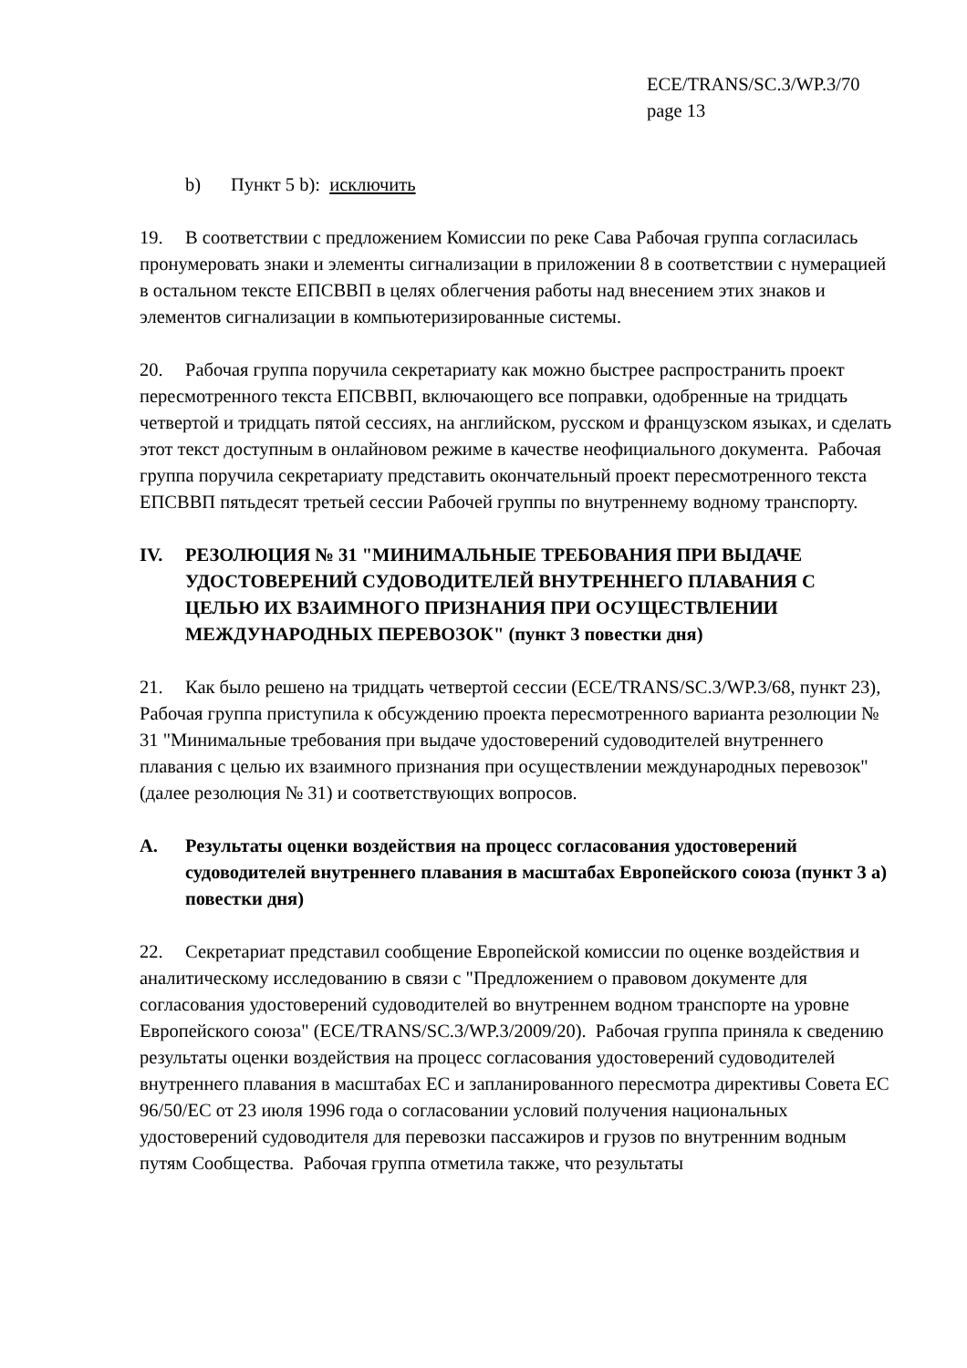ECE/TRANS/SC.3/WP.3/70
page 13
b) Пункт 5 b): исключить
19. В соответствии с предложением Комиссии по реке Сава Рабочая группа согласилась пронумеровать знаки и элементы сигнализации в приложении 8 в соответствии с нумерацией в остальном тексте ЕПСВВП в целях облегчения работы над внесением этих знаков и элементов сигнализации в компьютеризированные системы.
20. Рабочая группа поручила секретариату как можно быстрее распространить проект пересмотренного текста ЕПСВВП, включающего все поправки, одобренные на тридцать четвертой и тридцать пятой сессиях, на английском, русском и французском языках, и сделать этот текст доступным в онлайновом режиме в качестве неофициального документа. Рабочая группа поручила секретариату представить окончательный проект пересмотренного текста ЕПСВВП пятьдесят третьей сессии Рабочей группы по внутреннему водному транспорту.
IV. РЕЗОЛЮЦИЯ № 31 "МИНИМАЛЬНЫЕ ТРЕБОВАНИЯ ПРИ ВЫДАЧЕ УДОСТОВЕРЕНИЙ СУДОВОДИТЕЛЕЙ ВНУТРЕННЕГО ПЛАВАНИЯ С ЦЕЛЬЮ ИХ ВЗАИМНОГО ПРИЗНАНИЯ ПРИ ОСУЩЕСТВЛЕНИИ МЕЖДУНАРОДНЫХ ПЕРЕВОЗОК" (пункт 3 повестки дня)
21. Как было решено на тридцать четвертой сессии (ECE/TRANS/SC.3/WP.3/68, пункт 23), Рабочая группа приступила к обсуждению проекта пересмотренного варианта резолюции № 31 "Минимальные требования при выдаче удостоверений судоводителей внутреннего плавания с целью их взаимного признания при осуществлении международных перевозок" (далее резолюция № 31) и соответствующих вопросов.
A. Результаты оценки воздействия на процесс согласования удостоверений судоводителей внутреннего плавания в масштабах Европейского союза (пункт 3 а) повестки дня)
22. Секретариат представил сообщение Европейской комиссии по оценке воздействия и аналитическому исследованию в связи с "Предложением о правовом документе для согласования удостоверений судоводителей во внутреннем водном транспорте на уровне Европейского союза" (ECE/TRANS/SC.3/WP.3/2009/20). Рабочая группа приняла к сведению результаты оценки воздействия на процесс согласования удостоверений судоводителей внутреннего плавания в масштабах ЕС и запланированного пересмотра директивы Совета ЕС 96/50/ЕС от 23 июля 1996 года о согласовании условий получения национальных удостоверений судоводителя для перевозки пассажиров и грузов по внутренним водным путям Сообщества. Рабочая группа отметила также, что результаты